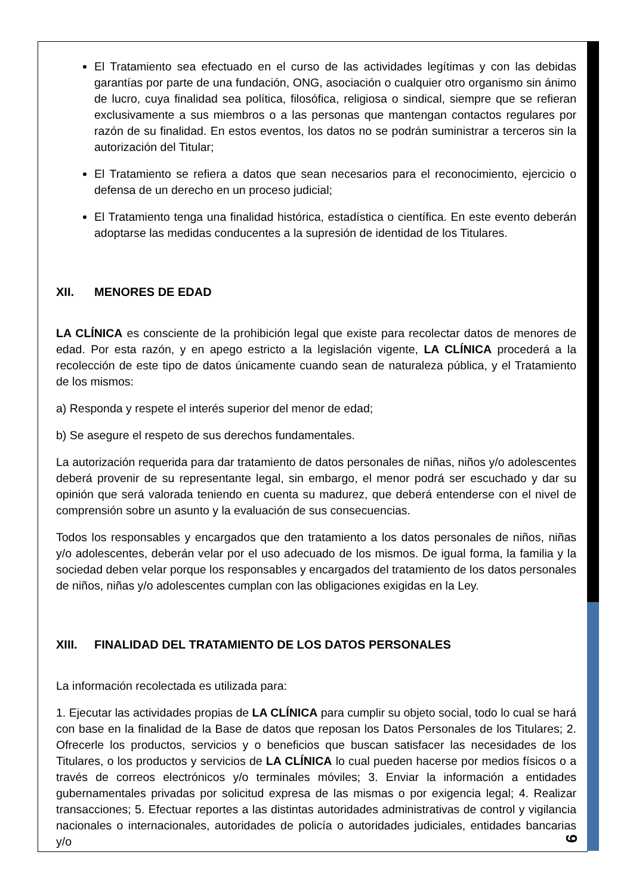El Tratamiento sea efectuado en el curso de las actividades legítimas y con las debidas garantías por parte de una fundación, ONG, asociación o cualquier otro organismo sin ánimo de lucro, cuya finalidad sea política, filosófica, religiosa o sindical, siempre que se refieran exclusivamente a sus miembros o a las personas que mantengan contactos regulares por razón de su finalidad. En estos eventos, los datos no se podrán suministrar a terceros sin la autorización del Titular;
El Tratamiento se refiera a datos que sean necesarios para el reconocimiento, ejercicio o defensa de un derecho en un proceso judicial;
El Tratamiento tenga una finalidad histórica, estadística o científica. En este evento deberán adoptarse las medidas conducentes a la supresión de identidad de los Titulares.
XII. MENORES DE EDAD
LA CLÍNICA es consciente de la prohibición legal que existe para recolectar datos de menores de edad. Por esta razón, y en apego estricto a la legislación vigente, LA CLÍNICA procederá a la recolección de este tipo de datos únicamente cuando sean de naturaleza pública, y el Tratamiento de los mismos:
a) Responda y respete el interés superior del menor de edad;
b) Se asegure el respeto de sus derechos fundamentales.
La autorización requerida para dar tratamiento de datos personales de niñas, niños y/o adolescentes deberá provenir de su representante legal, sin embargo, el menor podrá ser escuchado y dar su opinión que será valorada teniendo en cuenta su madurez, que deberá entenderse con el nivel de comprensión sobre un asunto y la evaluación de sus consecuencias.
Todos los responsables y encargados que den tratamiento a los datos personales de niños, niñas y/o adolescentes, deberán velar por el uso adecuado de los mismos. De igual forma, la familia y la sociedad deben velar porque los responsables y encargados del tratamiento de los datos personales de niños, niñas y/o adolescentes cumplan con las obligaciones exigidas en la Ley.
XIII. FINALIDAD DEL TRATAMIENTO DE LOS DATOS PERSONALES
La información recolectada es utilizada para:
1. Ejecutar las actividades propias de LA CLÍNICA para cumplir su objeto social, todo lo cual se hará con base en la finalidad de la Base de datos que reposan los Datos Personales de los Titulares; 2. Ofrecerle los productos, servicios y o beneficios que buscan satisfacer las necesidades de los Titulares, o los productos y servicios de LA CLÍNICA lo cual pueden hacerse por medios físicos o a través de correos electrónicos y/o terminales móviles; 3. Enviar la información a entidades gubernamentales privadas por solicitud expresa de las mismas o por exigencia legal; 4. Realizar transacciones; 5. Efectuar reportes a las distintas autoridades administrativas de control y vigilancia nacionales o internacionales, autoridades de policía o autoridades judiciales, entidades bancarias y/o
9